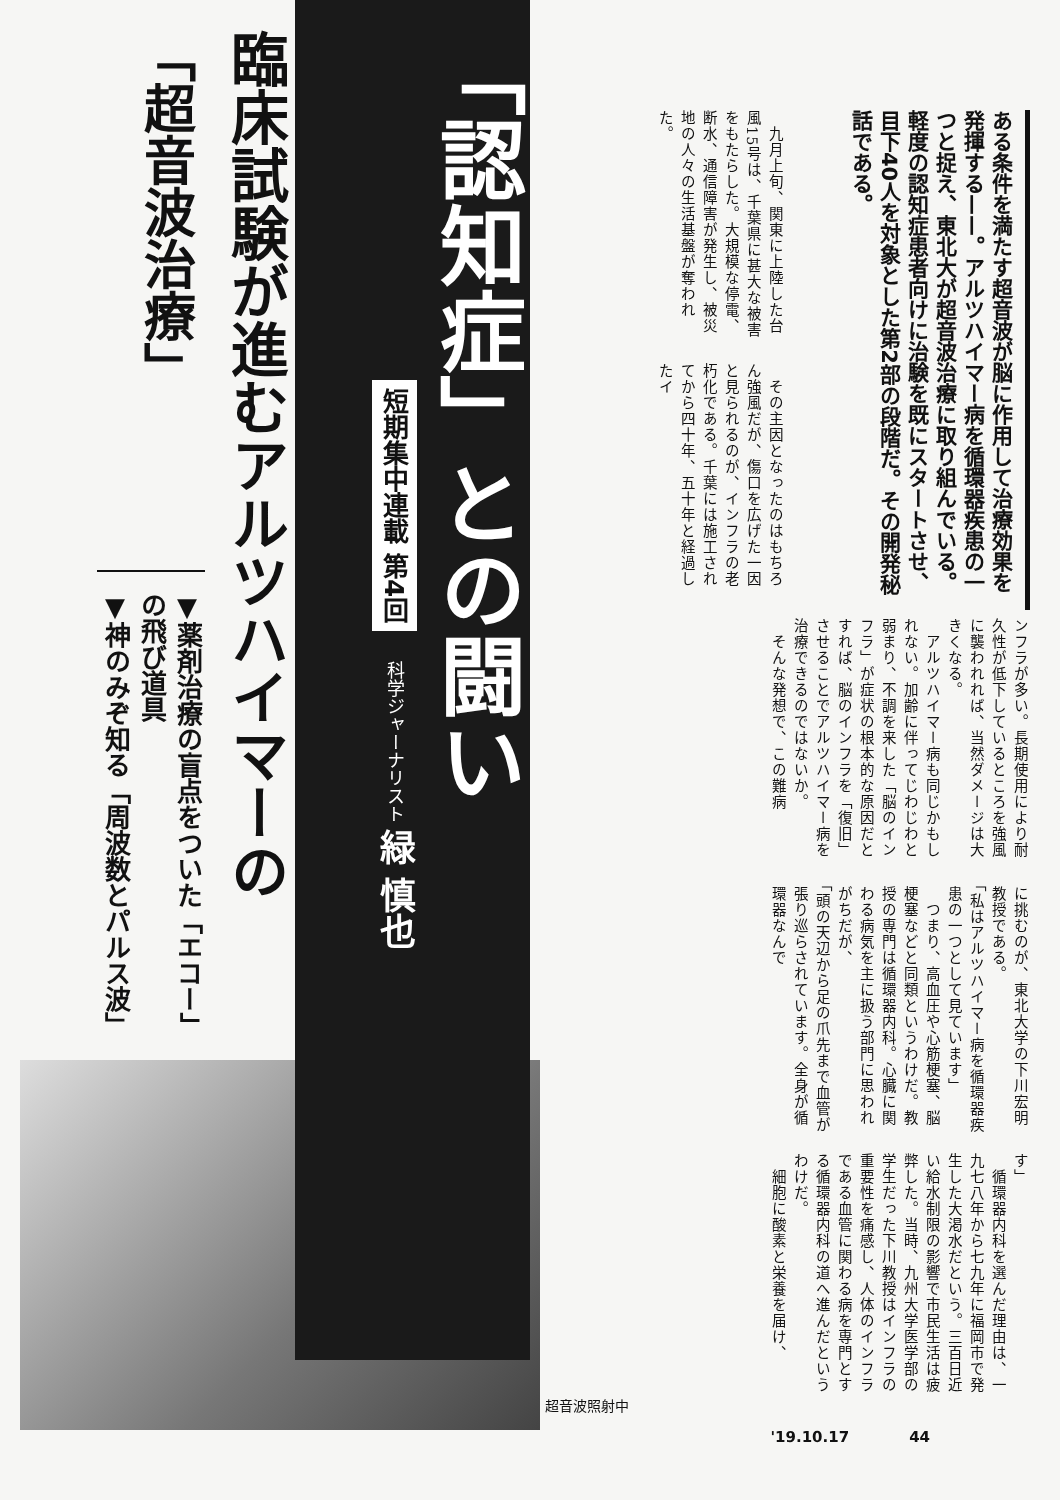ある条件を満たす超音波が脳に作用して治療効果を発揮する——。アルツハイマー病を循環器疾患の一つと捉え、東北大が超音波治療に取り組んでいる。軽度の認知症患者向けに治験を既にスタートさせ、目下40人を対象とした第2部の段階だ。その開発秘話である。
　九月上旬、関東に上陸した台風15号は、千葉県に甚大な被害をもたらした。大規模な停電、断水、通信障害が発生し、被災地の人々の生活基盤が奪われた。
　その主因となったのはもちろん強風だが、傷口を広げた一因と見られるのが、インフラの老朽化である。千葉には施工されてから四十年、五十年と経過したイ
ンフラが多い。長期使用により耐久性が低下しているところを強風に襲われれば、当然ダメージは大きくなる。
　アルツハイマー病も同じかもしれない。加齢に伴ってじわじわと弱まり、不調を来した「脳のインフラ」が症状の根本的な原因だとすれば、脳のインフラを「復旧」させることでアルツハイマー病を治療できるのではないか。
　そんな発想で、この難病
に挑むのが、東北大学の下川宏明教授である。
「私はアルツハイマー病を循環器疾患の一つとして見ています」
　つまり、高血圧や心筋梗塞、脳梗塞などと同類というわけだ。教授の専門は循環器内科。心臓に関わる病気を主に扱う部門に思われがちだが、
「頭の天辺から足の爪先まで血管が張り巡らされています。全身が循環器なんで
す」
　循環器内科を選んだ理由は、一九七八年から七九年に福岡市で発生した大渇水だという。三百日近い給水制限の影響で市民生活は疲弊した。当時、九州大学医学部の学生だった下川教授はインフラの重要性を痛感し、人体のインフラである血管に関わる病を専門とする循環器内科の道へ進んだというわけだ。
　細胞に酸素と栄養を届け、
「認知症」との闘い
短期集中連載 第4回
科学ジャーナリスト 緑 慎也
臨床試験が進むアルツハイマーの
「超音波治療」
▼薬剤治療の盲点をついた「エコー」の飛び道具
▼神のみぞ知る「周波数とパルス波」
超音波照射中
'19.10.17 44